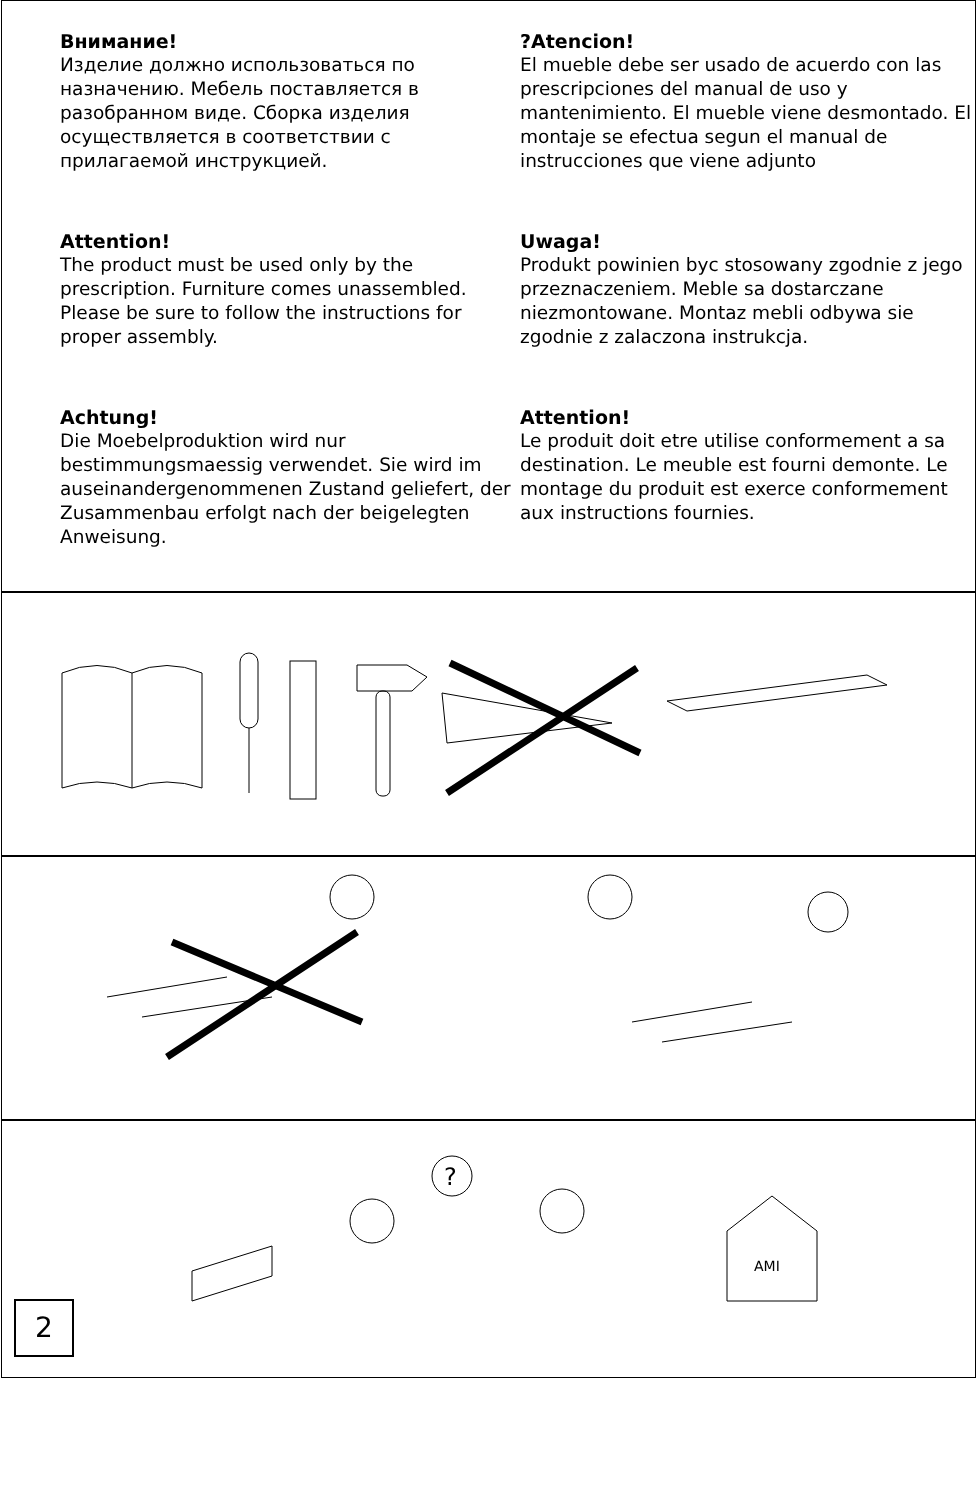Внимание!
Изделие должно использоваться по назначению. Мебель поставляется в разобранном виде. Сборка изделия осуществляется в соответствии с прилагаемой инструкцией.
Attention!
The product must be used only by the prescription. Furniture comes unassembled. Please be sure to follow the instructions for proper assembly.
Achtung!
Die Moebelproduktion wird nur bestimmungsmaessig verwendet. Sie wird im auseinandergenommenen Zustand geliefert, der Zusammenbau erfolgt nach der beigelegten Anweisung.
?Atencion!
El mueble debe ser usado de acuerdo con las prescripciones del manual de uso y mantenimiento. El mueble viene desmontado. El montaje se efectua segun el manual de instrucciones que viene adjunto
Uwaga!
Produkt powinien byc stosowany zgodnie z jego przeznaczeniem. Meble sa dostarczane niezmontowane. Montaz mebli odbywa sie zgodnie z zalaczona instrukcja.
Attention!
Le produit doit etre utilise conformement a sa destination. Le meuble est fourni demonte. Le montage du produit est exerce conformement aux instructions fournies.
?
AMI
2